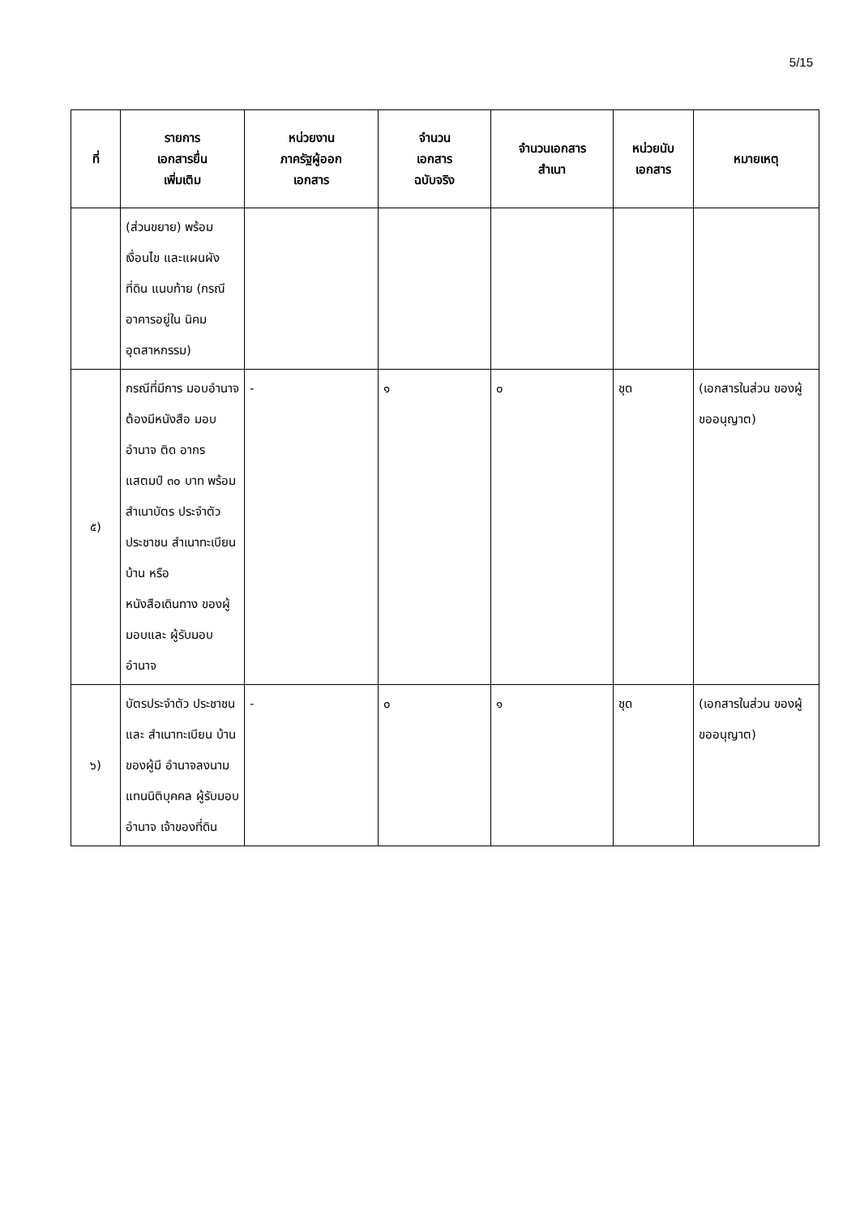5/15
| ที่ | รายการ เอกสารยื่น เพิ่มเติม | หน่วยงาน ภาครัฐผู้ออก เอกสาร | จำนวน เอกสาร ฉบับจริง | จำนวนเอกสาร สำเนา | หน่วยนับ เอกสาร | หมายเหตุ |
| --- | --- | --- | --- | --- | --- | --- |
| | (ส่วนขยาย) พร้อมเงื่อนไข และแผนผังที่ดิน แนบท้าย (กรณี อาคารอยู่ใน นิคม อุตสาหกรรม) | | | | | |
| ๕) | กรณีที่มีการ มอบอำนาจ ต้องมีหนังสือ มอบอำนาจ ติด อากรแสตมป์ ๓๐ บาท พร้อม สำเนาบัตร ประจำตัว ประชาชน สำเนาทะเบียน บ้าน หรือ หนังสือเดินทาง ของผู้มอบและ ผู้รับมอบอำนาจ | - | ๑ | ๐ | ชุด | (เอกสารในส่วน ของผู้ขออนุญาต) |
| ๖) | บัตรประจำตัว ประชาชน และ สำเนาทะเบียน บ้านของผู้มี อำนาจลงนาม แทนนิติบุคคล ผู้รับมอบอำนาจ เจ้าของที่ดิน | - | ๐ | ๑ | ชุด | (เอกสารในส่วน ของผู้ขออนุญาต) |